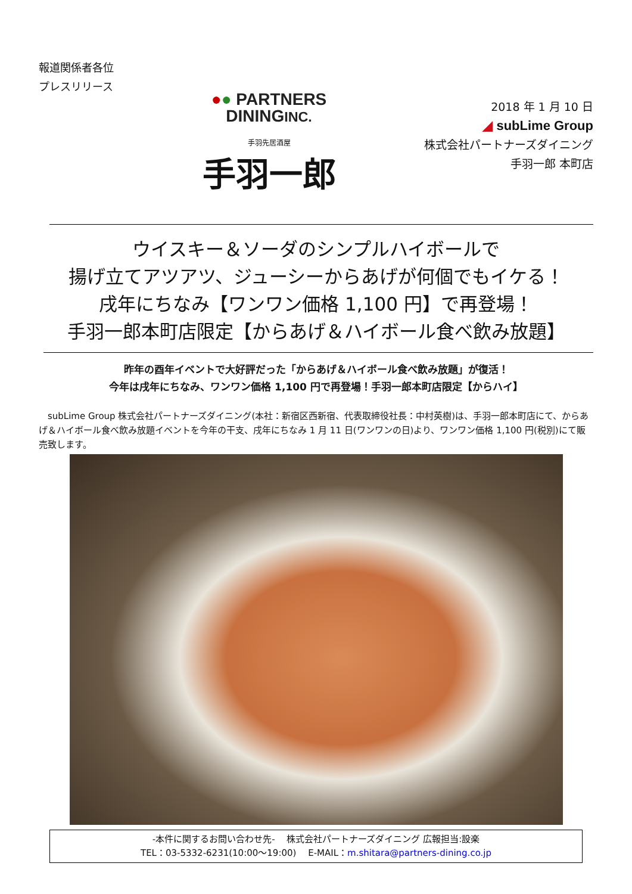報道関係者各位
プレスリリース
●● PARTNERS
DININGINC.
手羽先居酒屋
手羽一郎
2018 年 1 月 10 日
◢ subLime Group
株式会社パートナーズダイニング
手羽一郎 本町店
ウイスキー＆ソーダのシンプルハイボールで
揚げ立てアツアツ、ジューシーからあげが何個でもイケる！
戌年にちなみ【ワンワン価格 1,100 円】で再登場！
手羽一郎本町店限定【からあげ＆ハイボール食べ飲み放題】
昨年の酉年イベントで大好評だった「からあげ＆ハイボール食べ飲み放題」が復活！
今年は戌年にちなみ、ワンワン価格 1,100 円で再登場！手羽一郎本町店限定【からハイ】
　subLime Group 株式会社パートナーズダイニング(本社：新宿区西新宿、代表取締役社長：中村英樹)は、手羽一郎本町店にて、からあげ＆ハイボール食べ飲み放題イベントを今年の干支、戌年にちなみ 1 月 11 日(ワンワンの日)より、ワンワン価格 1,100 円(税別)にて販売致します。
-本件に関するお問い合わせ先- 　株式会社パートナーズダイニング 広報担当:設楽
TEL：03-5332-6231(10:00～19:00) 　E-MAIL：m.shitara@partners-dining.co.jp